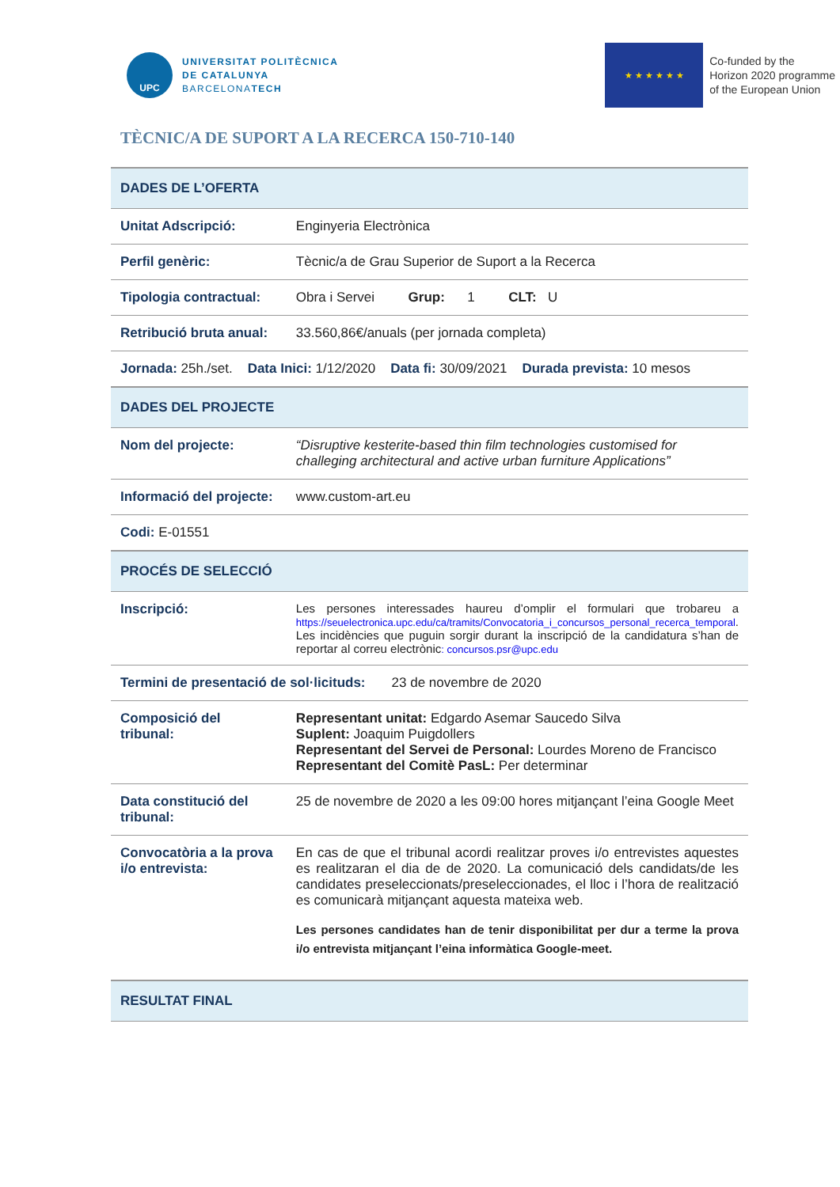UPC
UNIVERSITAT POLITÈCNICA
DE CATALUNYA
BARCELONATECH
★ ★ ★ ★ ★ ★
Co-funded by the
Horizon 2020 programme
of the European Union
TÈCNIC/A DE SUPORT A LA RECERCA 150-710-140
| DADES DE L’OFERTA | |
| Unitat Adscripció: | Enginyeria Electrònica |
| Perfil genèric: | Tècnic/a de Grau Superior de Suport a la Recerca |
| Tipologia contractual: | Obra i Servei Grup: 1 CLT: U |
| Retribució bruta anual: | 33.560,86€/anuals (per jornada completa) |
| Jornada: 25h./set. Data Inici: 1/12/2020 Data fi: 30/09/2021 Durada prevista: 10 mesos | |
| DADES DEL PROJECTE | |
| Nom del projecte: | “Disruptive kesterite-based thin film technologies customised for challeging architectural and active urban furniture Applications” |
| Informació del projecte: | www.custom-art.eu |
| Codi: E-01551 | |
| PROCÉS DE SELECCIÓ | |
| Inscripció: | Les persones interessades haureu d’omplir el formulari que trobareu a https://seuelectronica.upc.edu/ca/tramits/Convocatoria_i_concursos_personal_recerca_temporal . Les incidències que puguin sorgir durant la inscripció de la candidatura s’han de reportar al correu electrònic : concursos.psr@upc.edu |
| Termini de presentació de sol·licituds: 23 de novembre de 2020 | |
| Composició del tribunal: | Representant unitat: Edgardo Asemar Saucedo Silva Suplent: Joaquim Puigdollers Representant del Servei de Personal: Lourdes Moreno de Francisco Representant del Comitè PasL: Per determinar |
| Data constitució del tribunal: | 25 de novembre de 2020 a les 09:00 hores mitjançant l’eina Google Meet |
| Convocatòria a la prova i/o entrevista: | En cas de que el tribunal acordi realitzar proves i/o entrevistes aquestes es realitzaran el dia de de 2020. La comunicació dels candidats/de les candidates preseleccionats/preseleccionades, el lloc i l’hora de realització es comunicarà mitjançant aquesta mateixa web. Les persones candidates han de tenir disponibilitat per dur a terme la prova i/o entrevista mitjançant l’eina informàtica Google-meet. |
| RESULTAT FINAL | |